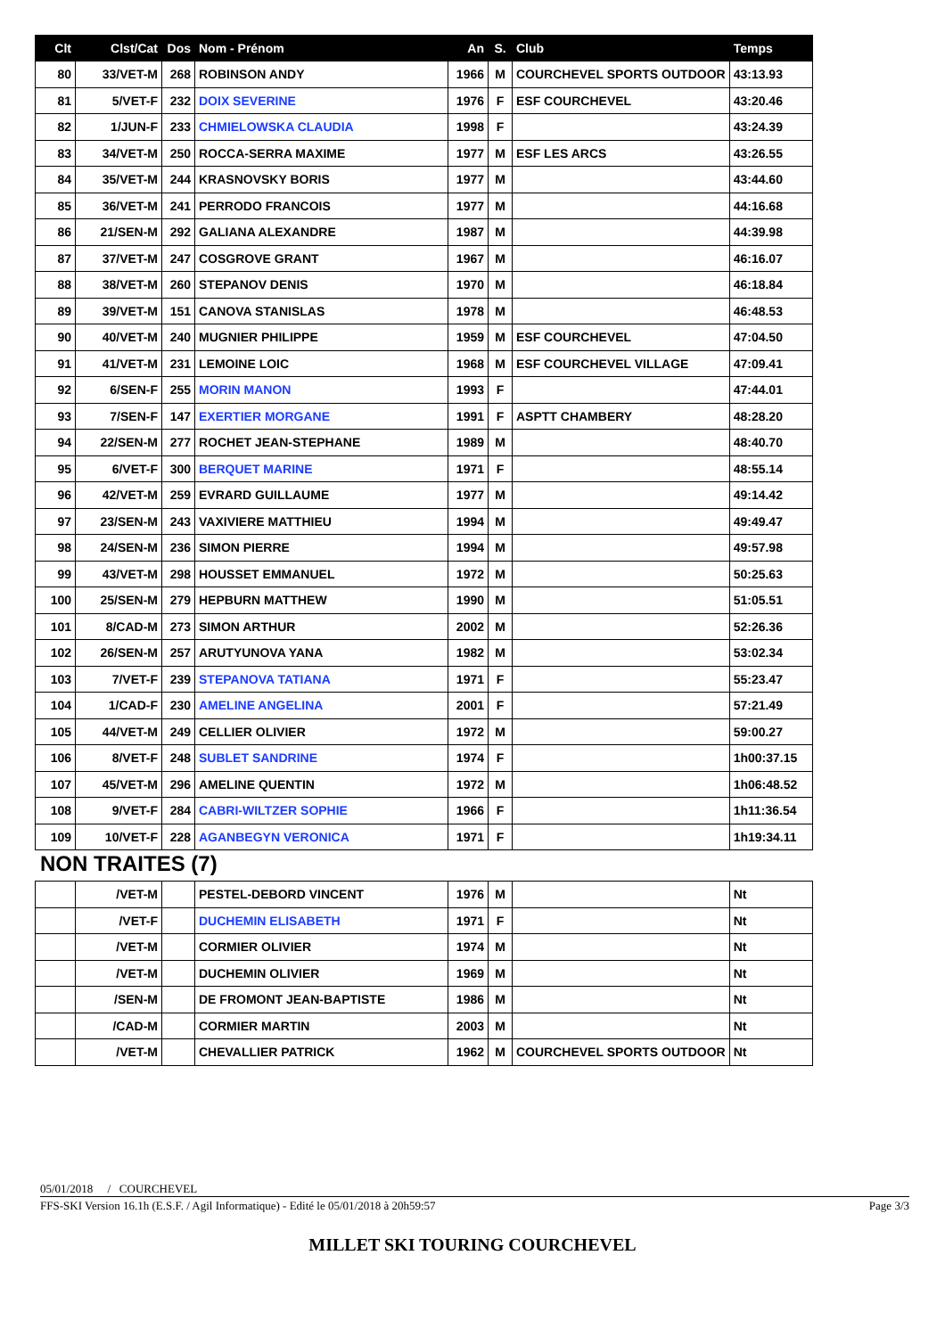| Clt | Clst/Cat | Dos | Nom - Prénom | An | S. | Club | Temps |
| --- | --- | --- | --- | --- | --- | --- | --- |
| 80 | 33/VET-M | 268 | ROBINSON ANDY | 1966 | M | COURCHEVEL SPORTS OUTDOOR | 43:13.93 |
| 81 | 5/VET-F | 232 | DOIX SEVERINE | 1976 | F | ESF COURCHEVEL | 43:20.46 |
| 82 | 1/JUN-F | 233 | CHMIELOWSKA CLAUDIA | 1998 | F | | 43:24.39 |
| 83 | 34/VET-M | 250 | ROCCA-SERRA MAXIME | 1977 | M | ESF LES ARCS | 43:26.55 |
| 84 | 35/VET-M | 244 | KRASNOVSKY BORIS | 1977 | M | | 43:44.60 |
| 85 | 36/VET-M | 241 | PERRODO FRANCOIS | 1977 | M | | 44:16.68 |
| 86 | 21/SEN-M | 292 | GALIANA ALEXANDRE | 1987 | M | | 44:39.98 |
| 87 | 37/VET-M | 247 | COSGROVE GRANT | 1967 | M | | 46:16.07 |
| 88 | 38/VET-M | 260 | STEPANOV DENIS | 1970 | M | | 46:18.84 |
| 89 | 39/VET-M | 151 | CANOVA STANISLAS | 1978 | M | | 46:48.53 |
| 90 | 40/VET-M | 240 | MUGNIER PHILIPPE | 1959 | M | ESF COURCHEVEL | 47:04.50 |
| 91 | 41/VET-M | 231 | LEMOINE LOIC | 1968 | M | ESF COURCHEVEL VILLAGE | 47:09.41 |
| 92 | 6/SEN-F | 255 | MORIN MANON | 1993 | F | | 47:44.01 |
| 93 | 7/SEN-F | 147 | EXERTIER MORGANE | 1991 | F | ASPTT CHAMBERY | 48:28.20 |
| 94 | 22/SEN-M | 277 | ROCHET JEAN-STEPHANE | 1989 | M | | 48:40.70 |
| 95 | 6/VET-F | 300 | BERQUET MARINE | 1971 | F | | 48:55.14 |
| 96 | 42/VET-M | 259 | EVRARD GUILLAUME | 1977 | M | | 49:14.42 |
| 97 | 23/SEN-M | 243 | VAXIVIERE MATTHIEU | 1994 | M | | 49:49.47 |
| 98 | 24/SEN-M | 236 | SIMON PIERRE | 1994 | M | | 49:57.98 |
| 99 | 43/VET-M | 298 | HOUSSET EMMANUEL | 1972 | M | | 50:25.63 |
| 100 | 25/SEN-M | 279 | HEPBURN MATTHEW | 1990 | M | | 51:05.51 |
| 101 | 8/CAD-M | 273 | SIMON ARTHUR | 2002 | M | | 52:26.36 |
| 102 | 26/SEN-M | 257 | ARUTYUNOVA YANA | 1982 | M | | 53:02.34 |
| 103 | 7/VET-F | 239 | STEPANOVA TATIANA | 1971 | F | | 55:23.47 |
| 104 | 1/CAD-F | 230 | AMELINE ANGELINA | 2001 | F | | 57:21.49 |
| 105 | 44/VET-M | 249 | CELLIER OLIVIER | 1972 | M | | 59:00.27 |
| 106 | 8/VET-F | 248 | SUBLET SANDRINE | 1974 | F | | 1h00:37.15 |
| 107 | 45/VET-M | 296 | AMELINE QUENTIN | 1972 | M | | 1h06:48.52 |
| 108 | 9/VET-F | 284 | CABRI-WILTZER SOPHIE | 1966 | F | | 1h11:36.54 |
| 109 | 10/VET-F | 228 | AGANBEGYN VERONICA | 1971 | F | | 1h19:34.11 |
NON TRAITES (7)
| | /VET-M | | PESTEL-DEBORD VINCENT | 1976 | M | | Nt |
| | /VET-F | | DUCHEMIN ELISABETH | 1971 | F | | Nt |
| | /VET-M | | CORMIER OLIVIER | 1974 | M | | Nt |
| | /VET-M | | DUCHEMIN OLIVIER | 1969 | M | | Nt |
| | /SEN-M | | DE FROMONT JEAN-BAPTISTE | 1986 | M | | Nt |
| | /CAD-M | | CORMIER MARTIN | 2003 | M | | Nt |
| | /VET-M | | CHEVALLIER PATRICK | 1962 | M | COURCHEVEL SPORTS OUTDOOR | Nt |
05/01/2018 / COURCHEVEL
FFS-SKI Version 16.1h (E.S.F. / Agil Informatique) - Edité le 05/01/2018 à 20h59:57 Page 3/3
MILLET SKI TOURING COURCHEVEL